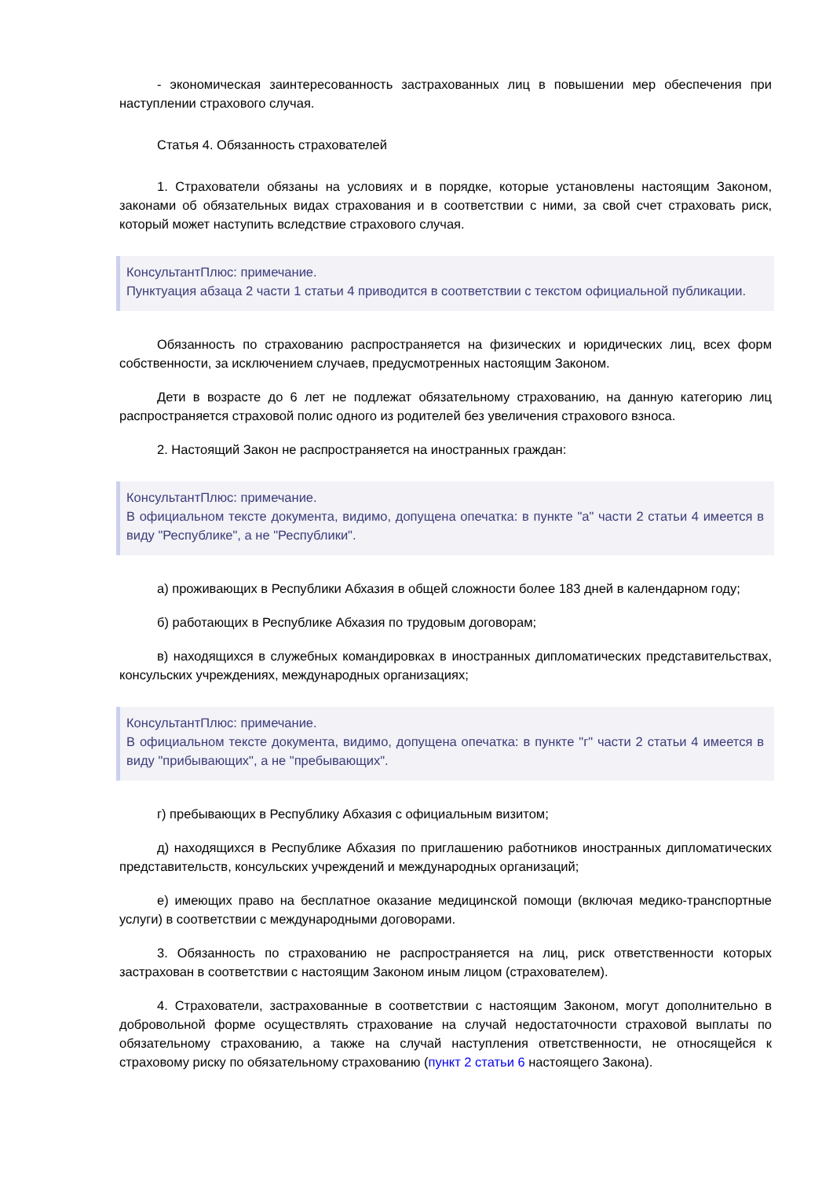- экономическая заинтересованность застрахованных лиц в повышении мер обеспечения при наступлении страхового случая.
Статья 4. Обязанность страхователей
1. Страхователи обязаны на условиях и в порядке, которые установлены настоящим Законом, законами об обязательных видах страхования и в соответствии с ними, за свой счет страховать риск, который может наступить вследствие страхового случая.
КонсультантПлюс: примечание.
Пунктуация абзаца 2 части 1 статьи 4 приводится в соответствии с текстом официальной публикации.
Обязанность по страхованию распространяется на физических и юридических лиц, всех форм собственности, за исключением случаев, предусмотренных настоящим Законом.
Дети в возрасте до 6 лет не подлежат обязательному страхованию, на данную категорию лиц распространяется страховой полис одного из родителей без увеличения страхового взноса.
2. Настоящий Закон не распространяется на иностранных граждан:
КонсультантПлюс: примечание.
В официальном тексте документа, видимо, допущена опечатка: в пункте "а" части 2 статьи 4 имеется в виду "Республике", а не "Республики".
а) проживающих в Республики Абхазия в общей сложности более 183 дней в календарном году;
б) работающих в Республике Абхазия по трудовым договорам;
в) находящихся в служебных командировках в иностранных дипломатических представительствах, консульских учреждениях, международных организациях;
КонсультантПлюс: примечание.
В официальном тексте документа, видимо, допущена опечатка: в пункте "г" части 2 статьи 4 имеется в виду "прибывающих", а не "пребывающих".
г) пребывающих в Республику Абхазия с официальным визитом;
д) находящихся в Республике Абхазия по приглашению работников иностранных дипломатических представительств, консульских учреждений и международных организаций;
е) имеющих право на бесплатное оказание медицинской помощи (включая медико-транспортные услуги) в соответствии с международными договорами.
3. Обязанность по страхованию не распространяется на лиц, риск ответственности которых застрахован в соответствии с настоящим Законом иным лицом (страхователем).
4. Страхователи, застрахованные в соответствии с настоящим Законом, могут дополнительно в добровольной форме осуществлять страхование на случай недостаточности страховой выплаты по обязательному страхованию, а также на случай наступления ответственности, не относящейся к страховому риску по обязательному страхованию (пункт 2 статьи 6 настоящего Закона).